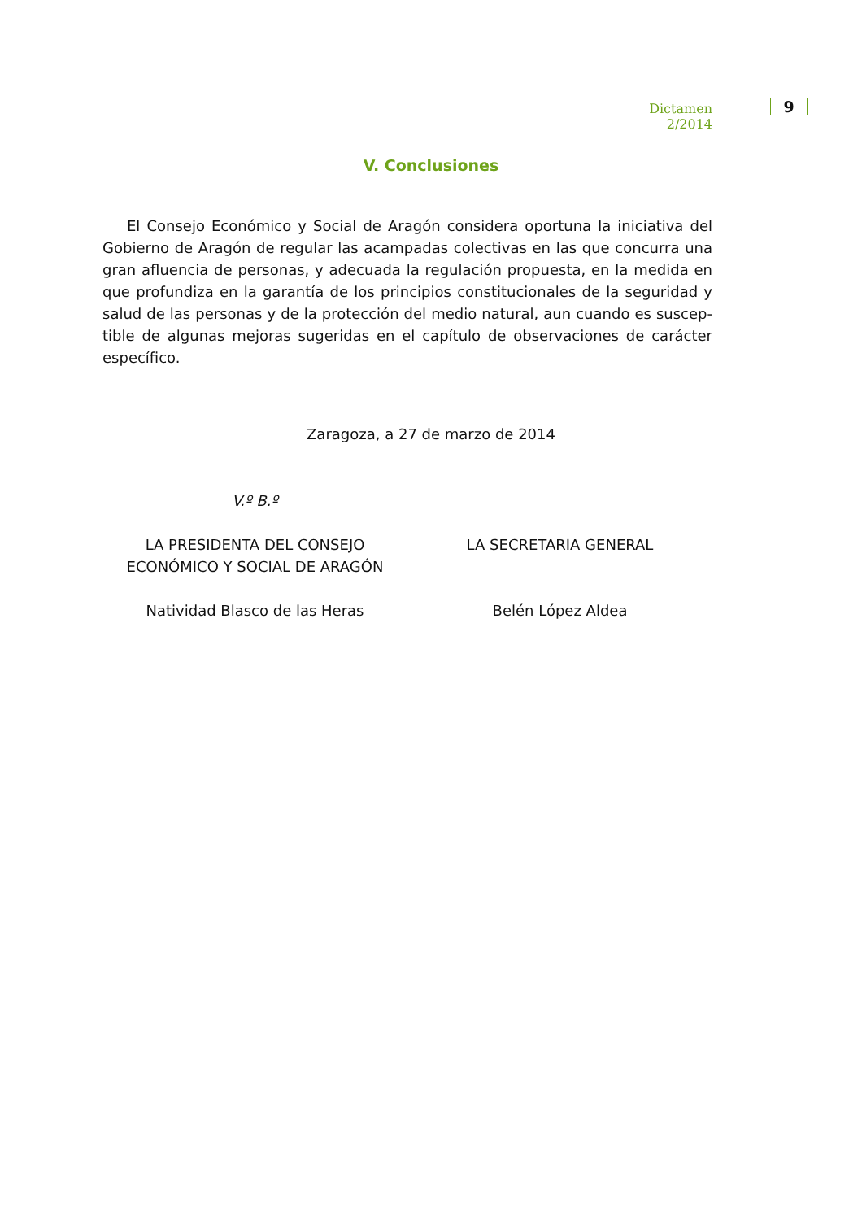Dictamen 2/2014
9
V. Conclusiones
El Consejo Económico y Social de Aragón considera oportuna la iniciativa del Gobierno de Aragón de regular las acampadas colectivas en las que concurra una gran afluencia de personas, y adecuada la regulación propuesta, en la medida en que profundiza en la garantía de los principios constitucionales de la seguridad y salud de las personas y de la protección del medio natural, aun cuando es suscep-tible de algunas mejoras sugeridas en el capítulo de observaciones de carácter específico.
Zaragoza, a 27 de marzo de 2014
V.º B.º
LA PRESIDENTA DEL CONSEJO
ECONÓMICO Y SOCIAL DE ARAGÓN
Natividad Blasco de las Heras
LA SECRETARIA GENERAL
Belén López Aldea